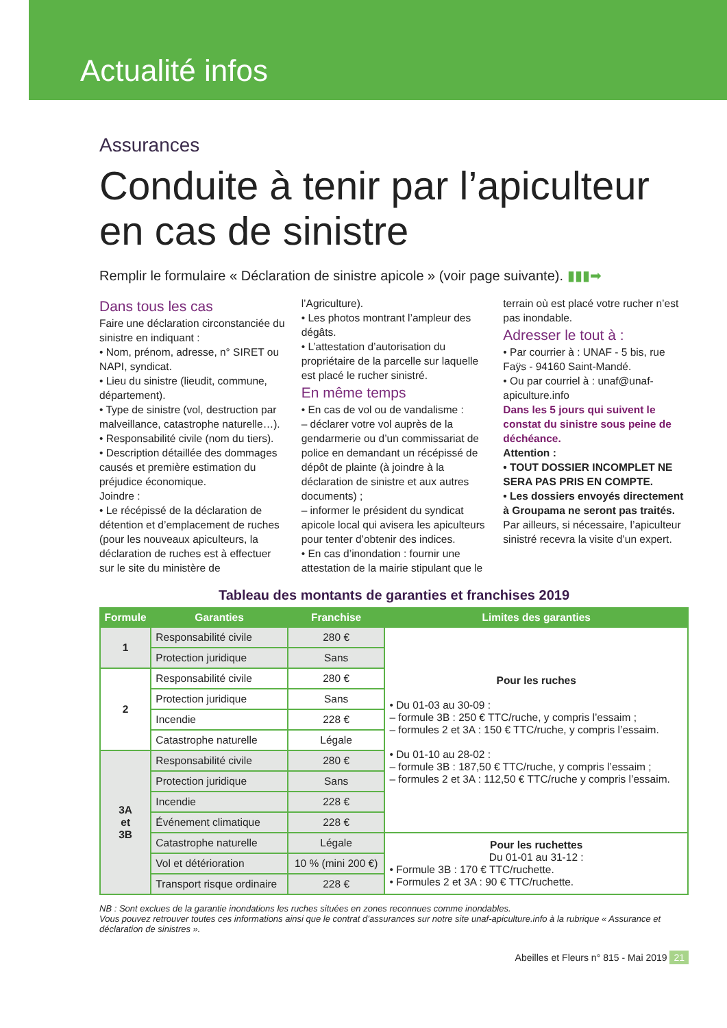Actualité infos
Assurances
Conduite à tenir par l’apiculteur en cas de sinistre
Remplir le formulaire « Déclaration de sinistre apicole » (voir page suivante). ▮▮▮➡
Dans tous les cas
Faire une déclaration circonstanciée du sinistre en indiquant :
• Nom, prénom, adresse, n° SIRET ou NAPI, syndicat.
• Lieu du sinistre (lieudit, commune, département).
• Type de sinistre (vol, destruction par malveillance, catastrophe naturelle…).
• Responsabilité civile (nom du tiers).
• Description détaillée des dommages causés et première estimation du préjudice économique.
Joindre :
• Le récépissé de la déclaration de détention et d’emplacement de ruches (pour les nouveaux apiculteurs, la déclaration de ruches est à effectuer sur le site du ministère de l’Agriculture).
• Les photos montrant l’ampleur des dégâts.
• L’attestation d’autorisation du propriétaire de la parcelle sur laquelle est placé le rucher sinistré.
En même temps
• En cas de vol ou de vandalisme :
– déclarer votre vol auprès de la gendarmerie ou d’un commissariat de police en demandant un récépissé de dépôt de plainte (à joindre à la déclaration de sinistre et aux autres documents) ;
– informer le président du syndicat apicole local qui avisera les apiculteurs pour tenter d’obtenir des indices.
• En cas d’inondation : fournir une attestation de la mairie stipulant que le terrain où est placé votre rucher n’est pas inondable.
Adresser le tout à :
• Par courrier à : UNAF - 5 bis, rue Faÿs - 94160 Saint-Mandé.
• Ou par courriel à : unaf@unaf-apiculture.info
Dans les 5 jours qui suivent le constat du sinistre sous peine de déchéance.
Attention :
• TOUT DOSSIER INCOMPLET NE SERA PAS PRIS EN COMPTE.
• Les dossiers envoyés directement à Groupama ne seront pas traités.
Par ailleurs, si nécessaire, l’apiculteur sinistré recevra la visite d’un expert.
Tableau des montants de garanties et franchises 2019
| Formule | Garanties | Franchise | Limites des garanties |
| --- | --- | --- | --- |
| 1 | Responsabilité civile | 280 € | Pour les ruches • Du 01-03 au 30-09 : – formule 3B : 250 € TTC/ruche, y compris l’essaim ; – formules 2 et 3A : 150 € TTC/ruche, y compris l’essaim. • Du 01-10 au 28-02 : – formule 3B : 187,50 € TTC/ruche, y compris l’essaim ; – formules 2 et 3A : 112,50 € TTC/ruche y compris l’essaim. |
| | Protection juridique | Sans | |
| 2 | Responsabilité civile | 280 € | |
| | Protection juridique | Sans | |
| | Incendie | 228 € | |
| | Catastrophe naturelle | Légale | |
| 3A et 3B | Responsabilité civile | 280 € | |
| | Protection juridique | Sans | |
| | Incendie | 228 € | |
| | Événement climatique | 228 € | |
| | Catastrophe naturelle | Légale | Pour les ruchettes Du 01-01 au 31-12 : • Formule 3B : 170 € TTC/ruchette. • Formules 2 et 3A : 90 € TTC/ruchette. |
| | Vol et détérioration | 10 % (mini 200 €) | |
| | Transport risque ordinaire | 228 € | |
NB : Sont exclues de la garantie inondations les ruches situées en zones reconnues comme inondables.
Vous pouvez retrouver toutes ces informations ainsi que le contrat d’assurances sur notre site unaf-apiculture.info à la rubrique « Assurance et déclaration de sinistres ».
Abeilles et Fleurs n° 815 - Mai 2019 21